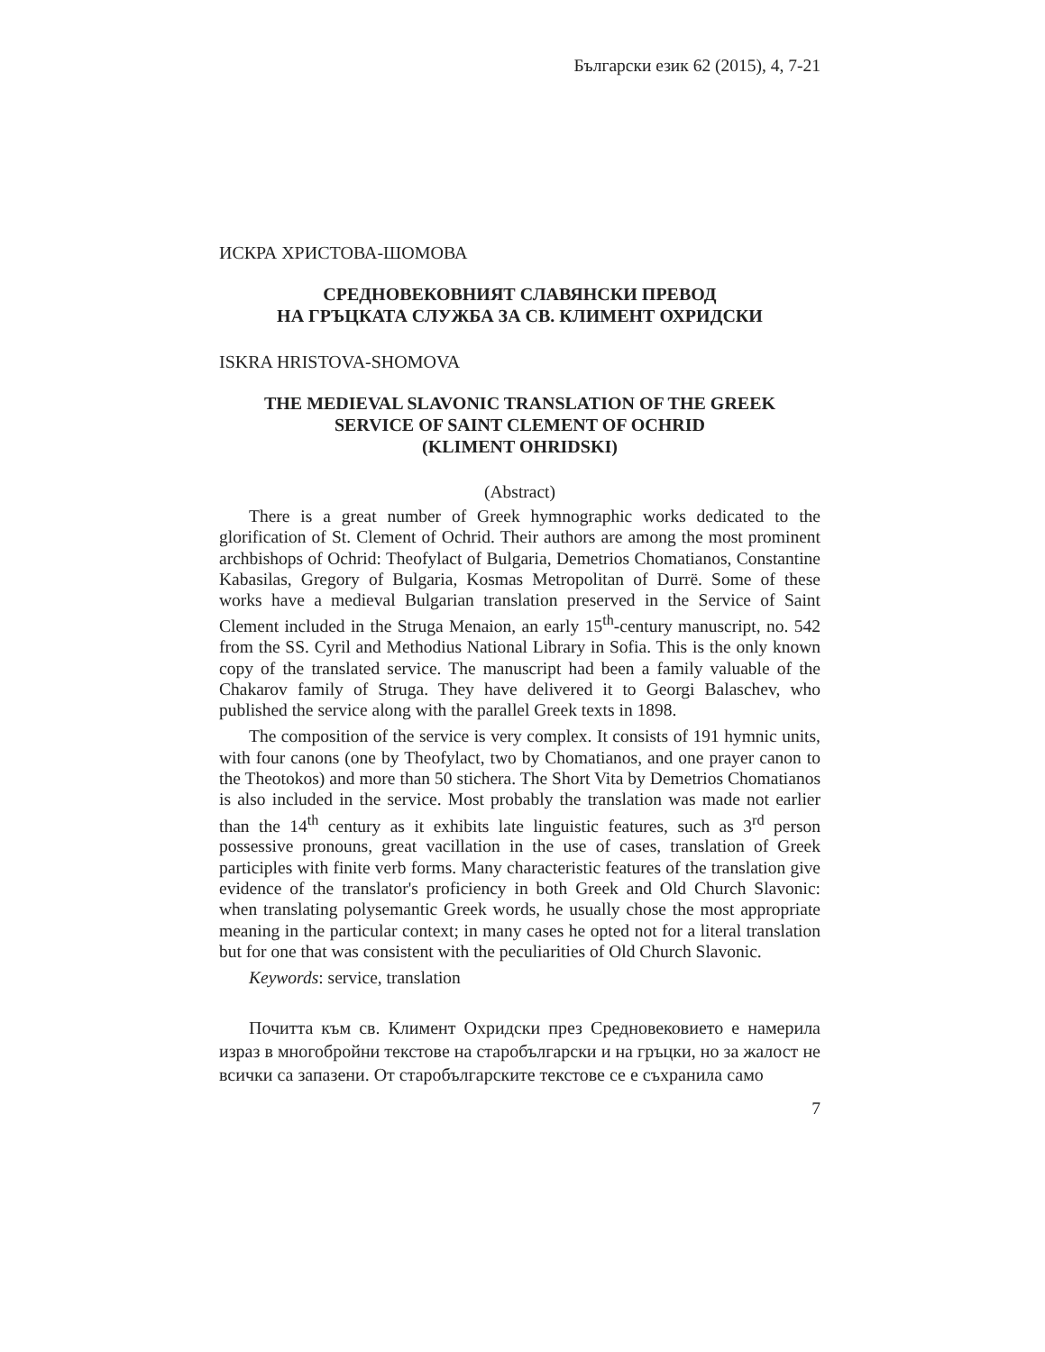Български език 62 (2015), 4, 7-21
ИСКРА ХРИСТОВА-ШОМОВА
СРЕДНОВЕКОВНИЯТ СЛАВЯНСКИ ПРЕВОД
НА ГРЪЦКАТА СЛУЖБА ЗА СВ. КЛИМЕНТ ОХРИДСКИ
ISKRA HRISTOVA-SHOMOVA
THE MEDIEVAL SLAVONIC TRANSLATION OF THE GREEK
SERVICE OF SAINT CLEMENT OF OCHRID
(KLIMENT OHRIDSKI)
(Abstract)
There is a great number of Greek hymnographic works dedicated to the glorification of St. Clement of Ochrid. Their authors are among the most prominent archbishops of Ochrid: Theofylact of Bulgaria, Demetrios Chomatianos, Constantine Kabasilas, Gregory of Bulgaria, Kosmas Metropolitan of Durrë. Some of these works have a medieval Bulgarian translation preserved in the Service of Saint Clement included in the Struga Menaion, an early 15<sup>th</sup>-century manuscript, no. 542 from the SS. Cyril and Methodius National Library in Sofia. This is the only known copy of the translated service. The manuscript had been a family valuable of the Chakarov family of Struga. They have delivered it to Georgi Balaschev, who published the service along with the parallel Greek texts in 1898.
The composition of the service is very complex. It consists of 191 hymnic units, with four canons (one by Theofylact, two by Chomatianos, and one prayer canon to the Theotokos) and more than 50 stichera. The Short Vita by Demetrios Chomatianos is also included in the service. Most probably the translation was made not earlier than the 14<sup>th</sup> century as it exhibits late linguistic features, such as 3<sup>rd</sup> person possessive pronouns, great vacillation in the use of cases, translation of Greek participles with finite verb forms. Many characteristic features of the translation give evidence of the translator's proficiency in both Greek and Old Church Slavonic: when translating polysemantic Greek words, he usually chose the most appropriate meaning in the particular context; in many cases he opted not for a literal translation but for one that was consistent with the peculiarities of Old Church Slavonic.
Keywords: service, translation
Почитта към св. Климент Охридски през Средновековието е намерила израз в многобройни текстове на старобългарски и на гръцки, но за жалост не всички са запазени. От старобългарските текстове се е съхранила само
7